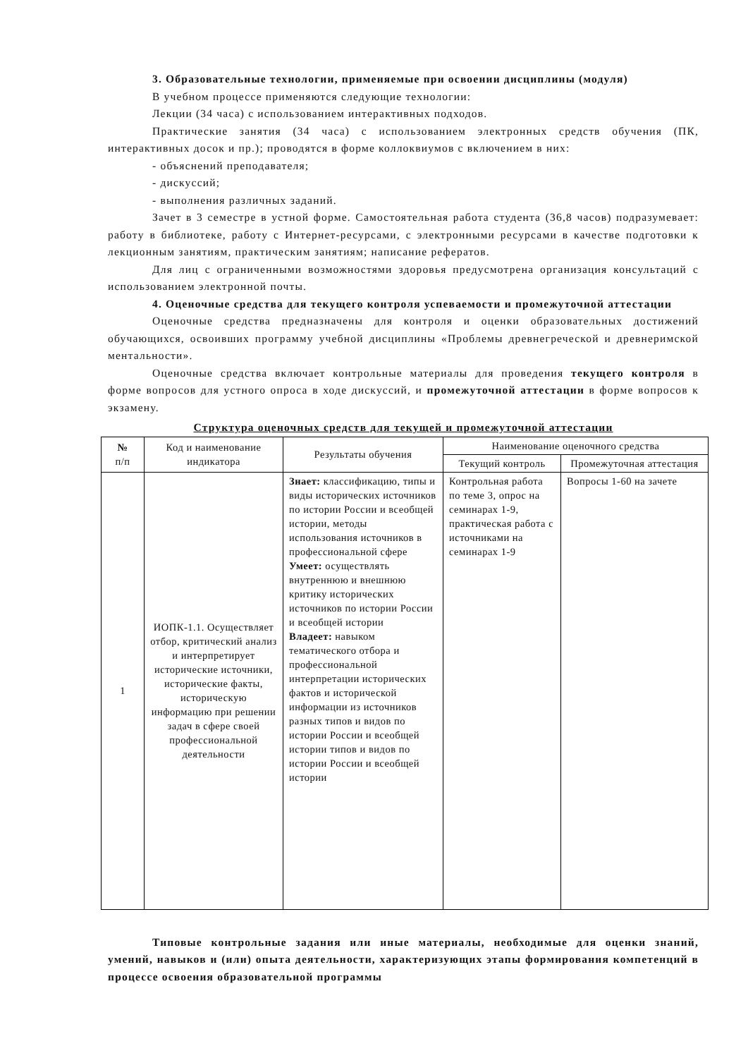3. Образовательные технологии, применяемые при освоении дисциплины (модуля)
В учебном процессе применяются следующие технологии:
Лекции (34 часа) с использованием интерактивных подходов.
Практические занятия (34 часа) с использованием электронных средств обучения (ПК, интерактивных досок и пр.); проводятся в форме коллоквиумов с включением в них:
- объяснений преподавателя;
- дискуссий;
- выполнения различных заданий.
Зачет в 3 семестре в устной форме. Самостоятельная работа студента (36,8 часов) подразумевает: работу в библиотеке, работу с Интернет-ресурсами, с электронными ресурсами в качестве подготовки к лекционным занятиям, практическим занятиям; написание рефератов.
Для лиц с ограниченными возможностями здоровья предусмотрена организация консультаций с использованием электронной почты.
4. Оценочные средства для текущего контроля успеваемости и промежуточной аттестации
Оценочные средства предназначены для контроля и оценки образовательных достижений обучающихся, освоивших программу учебной дисциплины «Проблемы древнегреческой и древнеримской ментальности».
Оценочные средства включает контрольные материалы для проведения текущего контроля в форме вопросов для устного опроса в ходе дискуссий, и промежуточной аттестации в форме вопросов к экзамену.
Структура оценочных средств для текущей и промежуточной аттестации
| № п/п | Код и наименование индикатора | Результаты обучения | Наименование оценочного средства | |
| --- | --- | --- | --- | --- |
| | | | Текущий контроль | Промежуточная аттестация |
| 1 | ИОПК-1.1. Осуществляет отбор, критический анализ и интерпретирует исторические источники, исторические факты, историческую информацию при решении задач в сфере своей профессиональной деятельности | Знает: классификацию, типы и виды исторических источников по истории России и всеобщей истории, методы использования источников в профессиональной сфере Умеет: осуществлять внутреннюю и внешнюю критику исторических источников по истории России и всеобщей истории Владеет: навыком тематического отбора и профессиональной интерпретации исторических фактов и исторической информации из источников разных типов и видов по истории России и всеобщей истории типов и видов по истории России и всеобщей истории | Контрольная работа по теме 3, опрос на семинарах 1-9, практическая работа с источниками на семинарах 1-9 | Вопросы 1-60 на зачете |
Типовые контрольные задания или иные материалы, необходимые для оценки знаний, умений, навыков и (или) опыта деятельности, характеризующих этапы формирования компетенций в процессе освоения образовательной программы